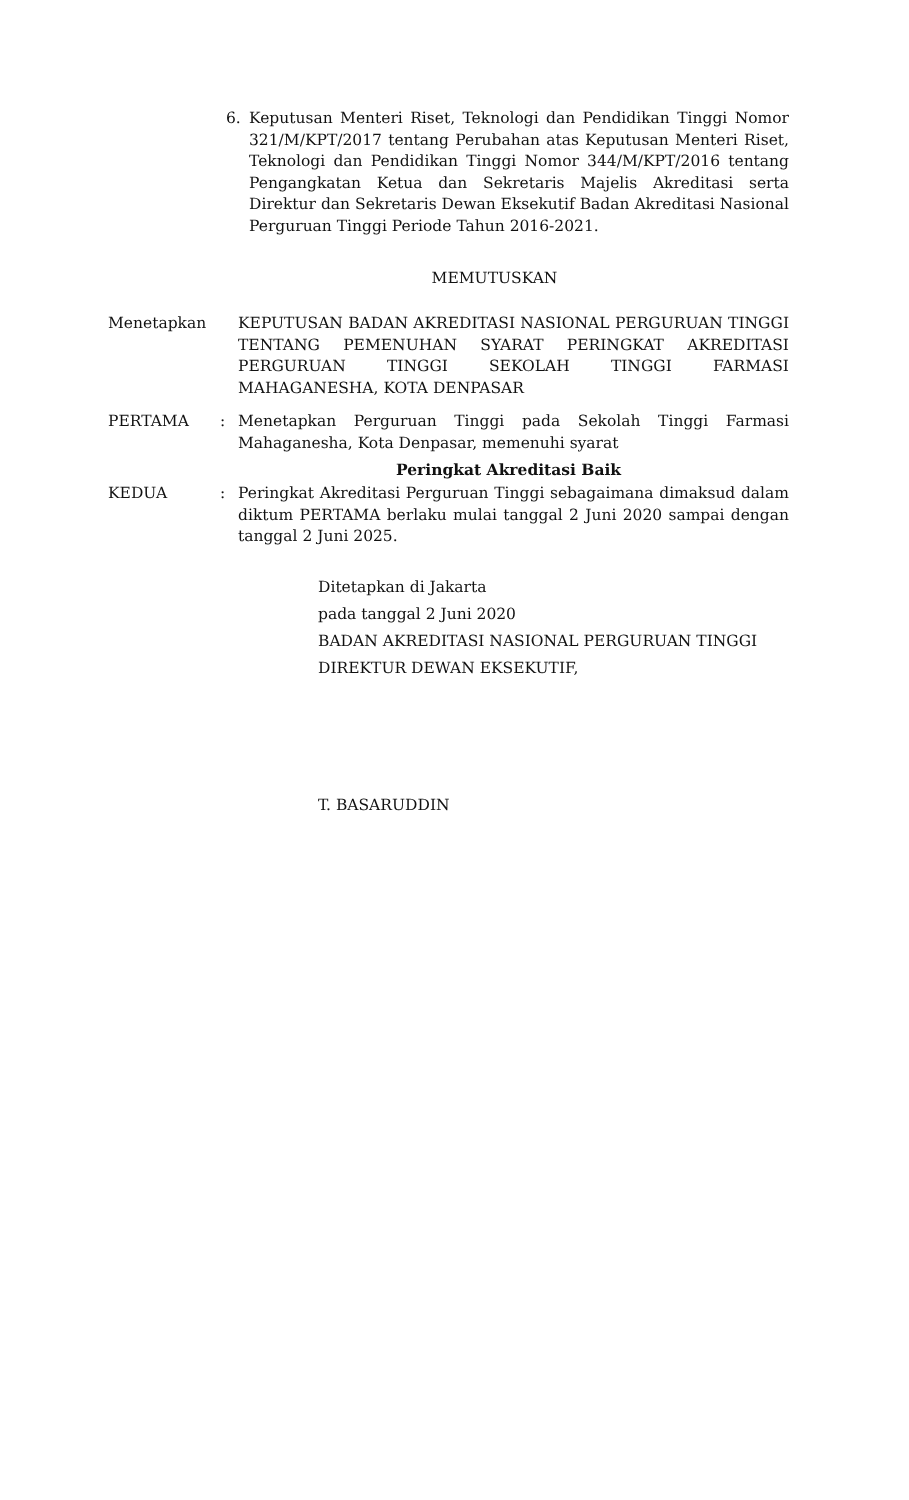6. Keputusan Menteri Riset, Teknologi dan Pendidikan Tinggi Nomor 321/M/KPT/2017 tentang Perubahan atas Keputusan Menteri Riset, Teknologi dan Pendidikan Tinggi Nomor 344/M/KPT/2016 tentang Pengangkatan Ketua dan Sekretaris Majelis Akreditasi serta Direktur dan Sekretaris Dewan Eksekutif Badan Akreditasi Nasional Perguruan Tinggi Periode Tahun 2016-2021.
MEMUTUSKAN
Menetapkan KEPUTUSAN BADAN AKREDITASI NASIONAL PERGURUAN TINGGI TENTANG PEMENUHAN SYARAT PERINGKAT AKREDITASI PERGURUAN TINGGI SEKOLAH TINGGI FARMASI MAHAGANESHA, KOTA DENPASAR
PERTAMA: Menetapkan Perguruan Tinggi pada Sekolah Tinggi Farmasi Mahaganesha, Kota Denpasar, memenuhi syarat
Peringkat Akreditasi Baik
KEDUA: Peringkat Akreditasi Perguruan Tinggi sebagaimana dimaksud dalam diktum PERTAMA berlaku mulai tanggal 2 Juni 2020 sampai dengan tanggal 2 Juni 2025.
Ditetapkan di Jakarta
pada tanggal 2 Juni 2020
BADAN AKREDITASI NASIONAL PERGURUAN TINGGI
DIREKTUR DEWAN EKSEKUTIF,
T. BASARUDDIN